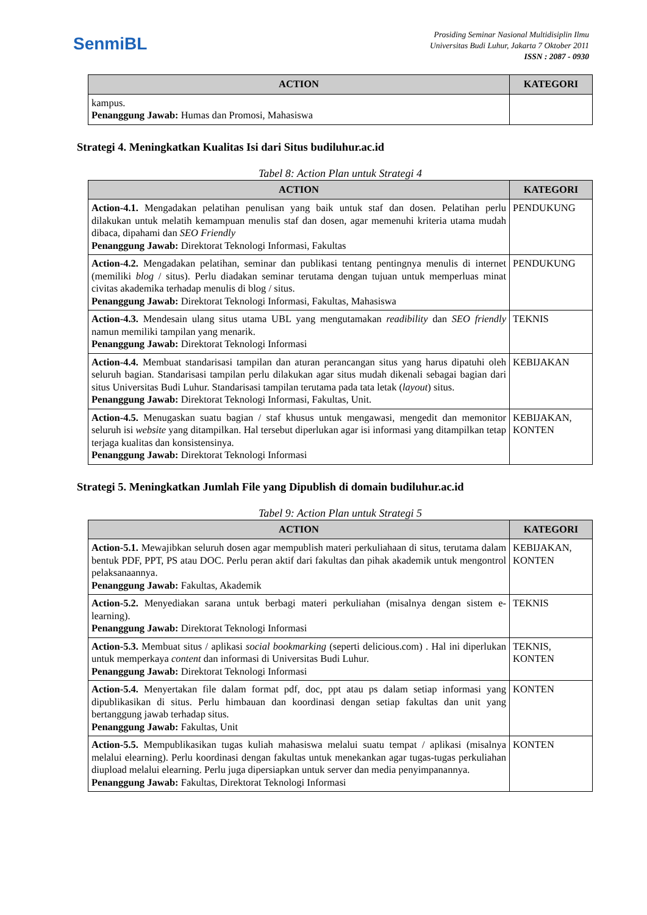SenmiBL
Prosiding Seminar Nasional Multidisiplin Ilmu
Universitas Budi Luhur, Jakarta 7 Oktober 2011
ISSN : 2087 - 0930
| ACTION | KATEGORI |
| --- | --- |
| kampus. Penanggung Jawab: Humas dan Promosi, Mahasiswa | |
Strategi 4. Meningkatkan Kualitas Isi dari Situs budiluhur.ac.id
Tabel 8: Action Plan untuk Strategi 4
| ACTION | KATEGORI |
| --- | --- |
| Action-4.1. Mengadakan pelatihan penulisan yang baik untuk staf dan dosen. Pelatihan perlu dilakukan untuk melatih kemampuan menulis staf dan dosen, agar memenuhi kriteria utama mudah dibaca, dipahami dan SEO Friendly Penanggung Jawab: Direktorat Teknologi Informasi, Fakultas | PENDUKUNG |
| Action-4.2. Mengadakan pelatihan, seminar dan publikasi tentang pentingnya menulis di internet (memiliki blog / situs). Perlu diadakan seminar terutama dengan tujuan untuk memperluas minat civitas akademika terhadap menulis di blog / situs. Penanggung Jawab: Direktorat Teknologi Informasi, Fakultas, Mahasiswa | PENDUKUNG |
| Action-4.3. Mendesain ulang situs utama UBL yang mengutamakan readibility dan SEO friendly namun memiliki tampilan yang menarik. Penanggung Jawab: Direktorat Teknologi Informasi | TEKNIS |
| Action-4.4. Membuat standarisasi tampilan dan aturan perancangan situs yang harus dipatuhi oleh seluruh bagian. Standarisasi tampilan perlu dilakukan agar situs mudah dikenali sebagai bagian dari situs Universitas Budi Luhur. Standarisasi tampilan terutama pada tata letak ( layout ) situs. Penanggung Jawab: Direktorat Teknologi Informasi, Fakultas, Unit. | KEBIJAKAN |
| Action-4.5. Menugaskan suatu bagian / staf khusus untuk mengawasi, mengedit dan memonitor seluruh isi website yang ditampilkan. Hal tersebut diperlukan agar isi informasi yang ditampilkan tetap terjaga kualitas dan konsistensinya. Penanggung Jawab: Direktorat Teknologi Informasi | KEBIJAKAN, KONTEN |
Strategi 5. Meningkatkan Jumlah File yang Dipublish di domain budiluhur.ac.id
Tabel 9: Action Plan untuk Strategi 5
| ACTION | KATEGORI |
| --- | --- |
| Action-5.1. Mewajibkan seluruh dosen agar mempublish materi perkuliahaan di situs, terutama dalam bentuk PDF, PPT, PS atau DOC. Perlu peran aktif dari fakultas dan pihak akademik untuk mengontrol pelaksanaannya. Penanggung Jawab: Fakultas, Akademik | KEBIJAKAN, KONTEN |
| Action-5.2. Menyediakan sarana untuk berbagi materi perkuliahan (misalnya dengan sistem e-learning). Penanggung Jawab: Direktorat Teknologi Informasi | TEKNIS |
| Action-5.3. Membuat situs / aplikasi social bookmarking (seperti delicious.com) . Hal ini diperlukan untuk memperkaya content dan informasi di Universitas Budi Luhur. Penanggung Jawab: Direktorat Teknologi Informasi | TEKNIS, KONTEN |
| Action-5.4. Menyertakan file dalam format pdf, doc, ppt atau ps dalam setiap informasi yang dipublikasikan di situs. Perlu himbauan dan koordinasi dengan setiap fakultas dan unit yang bertanggung jawab terhadap situs. Penanggung Jawab: Fakultas, Unit | KONTEN |
| Action-5.5. Mempublikasikan tugas kuliah mahasiswa melalui suatu tempat / aplikasi (misalnya melalui elearning). Perlu koordinasi dengan fakultas untuk menekankan agar tugas-tugas perkuliahan diupload melalui elearning. Perlu juga dipersiapkan untuk server dan media penyimpanannya. Penanggung Jawab: Fakultas, Direktorat Teknologi Informasi | KONTEN |